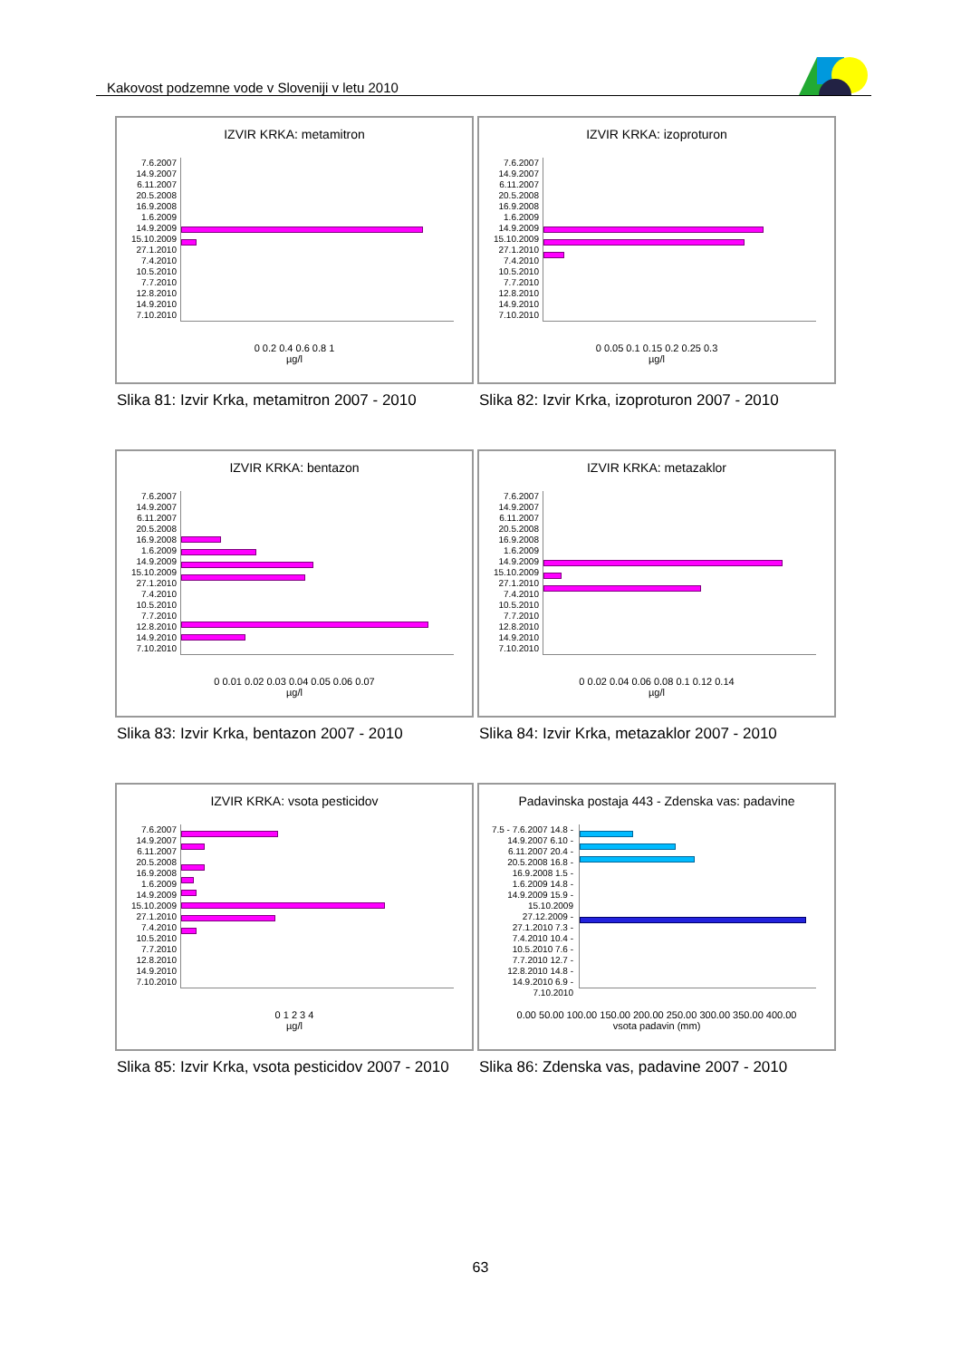Kakovost podzemne vode v Sloveniji v letu 2010
IZVIR KRKA: metamitron
7.6.2007 14.9.2007 6.11.2007 20.5.2008 16.9.2008 1.6.2009 14.9.2009 15.10.2009 27.1.2010 7.4.2010 10.5.2010 7.7.2010 12.8.2010 14.9.2010 7.10.2010
0 0.2 0.4 0.6 0.8 1
µg/l
Slika 81: Izvir Krka, metamitron 2007 - 2010
IZVIR KRKA: izoproturon
7.6.2007 14.9.2007 6.11.2007 20.5.2008 16.9.2008 1.6.2009 14.9.2009 15.10.2009 27.1.2010 7.4.2010 10.5.2010 7.7.2010 12.8.2010 14.9.2010 7.10.2010
0 0.05 0.1 0.15 0.2 0.25 0.3
µg/l
Slika 82: Izvir Krka, izoproturon 2007 - 2010
IZVIR KRKA: bentazon
7.6.2007 14.9.2007 6.11.2007 20.5.2008 16.9.2008 1.6.2009 14.9.2009 15.10.2009 27.1.2010 7.4.2010 10.5.2010 7.7.2010 12.8.2010 14.9.2010 7.10.2010
0 0.01 0.02 0.03 0.04 0.05 0.06 0.07
µg/l
Slika 83: Izvir Krka, bentazon 2007 - 2010
IZVIR KRKA: metazaklor
7.6.2007 14.9.2007 6.11.2007 20.5.2008 16.9.2008 1.6.2009 14.9.2009 15.10.2009 27.1.2010 7.4.2010 10.5.2010 7.7.2010 12.8.2010 14.9.2010 7.10.2010
0 0.02 0.04 0.06 0.08 0.1 0.12 0.14
µg/l
Slika 84: Izvir Krka, metazaklor 2007 - 2010
IZVIR KRKA: vsota pesticidov
7.6.2007 14.9.2007 6.11.2007 20.5.2008 16.9.2008 1.6.2009 14.9.2009 15.10.2009 27.1.2010 7.4.2010 10.5.2010 7.7.2010 12.8.2010 14.9.2010 7.10.2010
0 1 2 3 4
µg/l
Slika 85: Izvir Krka, vsota pesticidov 2007 - 2010
Padavinska postaja 443 - Zdenska vas: padavine
7.5 - 7.6.2007 14.8 - 14.9.2007 6.10 - 6.11.2007 20.4 - 20.5.2008 16.8 - 16.9.2008 1.5 - 1.6.2009 14.8 - 14.9.2009 15.9 - 15.10.2009 27.12.2009 - 27.1.2010 7.3 - 7.4.2010 10.4 - 10.5.2010 7.6 - 7.7.2010 12.7 - 12.8.2010 14.8 - 14.9.2010 6.9 - 7.10.2010
0.00 50.00 100.00 150.00 200.00 250.00 300.00 350.00 400.00
vsota padavin (mm)
Slika 86: Zdenska vas, padavine 2007 - 2010
63